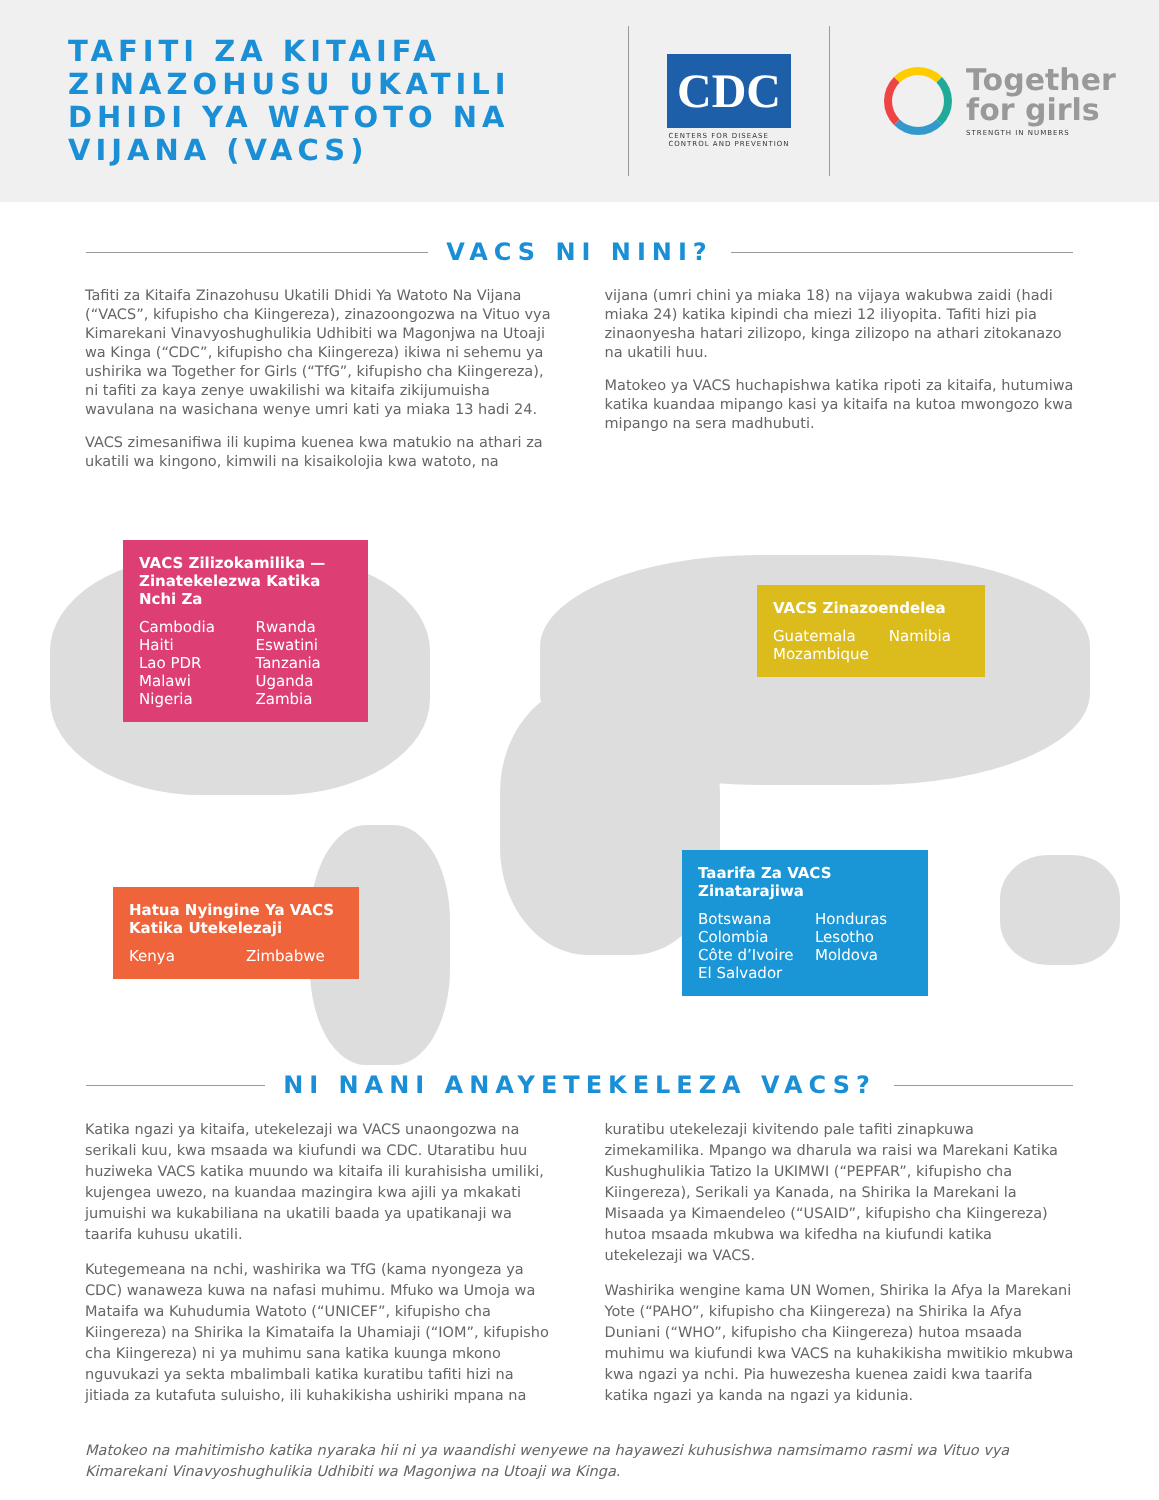TAFITI ZA KITAIFA ZINAZOHUSU UKATILI DHIDI YA WATOTO NA VIJANA (VACS)
CDC
CENTERS FOR DISEASE
CONTROL AND PREVENTION
Together
for girls
STRENGTH IN NUMBERS
VACS NI NINI?
Tafiti za Kitaifa Zinazohusu Ukatili Dhidi Ya Watoto Na Vijana (“VACS”, kifupisho cha Kiingereza), zinazoongozwa na Vituo vya Kimarekani Vinavyoshughulikia Udhibiti wa Magonjwa na Utoaji wa Kinga (“CDC”, kifupisho cha Kiingereza) ikiwa ni sehemu ya ushirika wa Together for Girls (“TfG”, kifupisho cha Kiingereza), ni tafiti za kaya zenye uwakilishi wa kitaifa zikijumuisha wavulana na wasichana wenye umri kati ya miaka 13 hadi 24.
VACS zimesanifiwa ili kupima kuenea kwa matukio na athari za ukatili wa kingono, kimwili na kisaikolojia kwa watoto, na
vijana (umri chini ya miaka 18) na vijaya wakubwa zaidi (hadi miaka 24) katika kipindi cha miezi 12 iliyopita. Tafiti hizi pia zinaonyesha hatari zilizopo, kinga zilizopo na athari zitokanazo na ukatili huu.
Matokeo ya VACS huchapishwa katika ripoti za kitaifa, hutumiwa katika kuandaa mipango kasi ya kitaifa na kutoa mwongozo kwa mipango na sera madhubuti.
VACS Zilizokamilika — Zinatekelezwa Katika Nchi Za
Cambodia
Haiti
Lao PDR
Malawi
Nigeria Rwanda
Eswatini
Tanzania
Uganda
Zambia
VACS Zinazoendelea
Guatemala
Mozambique Namibia
Hatua Nyingine Ya VACS Katika Utekelezaji
Kenya Zimbabwe
Taarifa Za VACS Zinatarajiwa
Botswana
Colombia
Côte d’Ivoire
El Salvador Honduras
Lesotho
Moldova
NI NANI ANAYETEKELEZA VACS?
Katika ngazi ya kitaifa, utekelezaji wa VACS unaongozwa na serikali kuu, kwa msaada wa kiufundi wa CDC. Utaratibu huu huziweka VACS katika muundo wa kitaifa ili kurahisisha umiliki, kujengea uwezo, na kuandaa mazingira kwa ajili ya mkakati jumuishi wa kukabiliana na ukatili baada ya upatikanaji wa taarifa kuhusu ukatili.
Kutegemeana na nchi, washirika wa TfG (kama nyongeza ya CDC) wanaweza kuwa na nafasi muhimu. Mfuko wa Umoja wa Mataifa wa Kuhudumia Watoto (“UNICEF”, kifupisho cha Kiingereza) na Shirika la Kimataifa la Uhamiaji (“IOM”, kifupisho cha Kiingereza) ni ya muhimu sana katika kuunga mkono nguvukazi ya sekta mbalimbali katika kuratibu tafiti hizi na jitiada za kutafuta suluisho, ili kuhakikisha ushiriki mpana na
kuratibu utekelezaji kivitendo pale tafiti zinapkuwa zimekamilika. Mpango wa dharula wa raisi wa Marekani Katika Kushughulikia Tatizo la UKIMWI (“PEPFAR”, kifupisho cha Kiingereza), Serikali ya Kanada, na Shirika la Marekani la Misaada ya Kimaendeleo (“USAID”, kifupisho cha Kiingereza) hutoa msaada mkubwa wa kifedha na kiufundi katika utekelezaji wa VACS.
Washirika wengine kama UN Women, Shirika la Afya la Marekani Yote (“PAHO”, kifupisho cha Kiingereza) na Shirika la Afya Duniani (“WHO”, kifupisho cha Kiingereza) hutoa msaada muhimu wa kiufundi kwa VACS na kuhakikisha mwitikio mkubwa kwa ngazi ya nchi. Pia huwezesha kuenea zaidi kwa taarifa katika ngazi ya kanda na ngazi ya kidunia.
Matokeo na mahitimisho katika nyaraka hii ni ya waandishi wenyewe na hayawezi kuhusishwa namsimamo rasmi wa Vituo vya Kimarekani Vinavyoshughulikia Udhibiti wa Magonjwa na Utoaji wa Kinga.